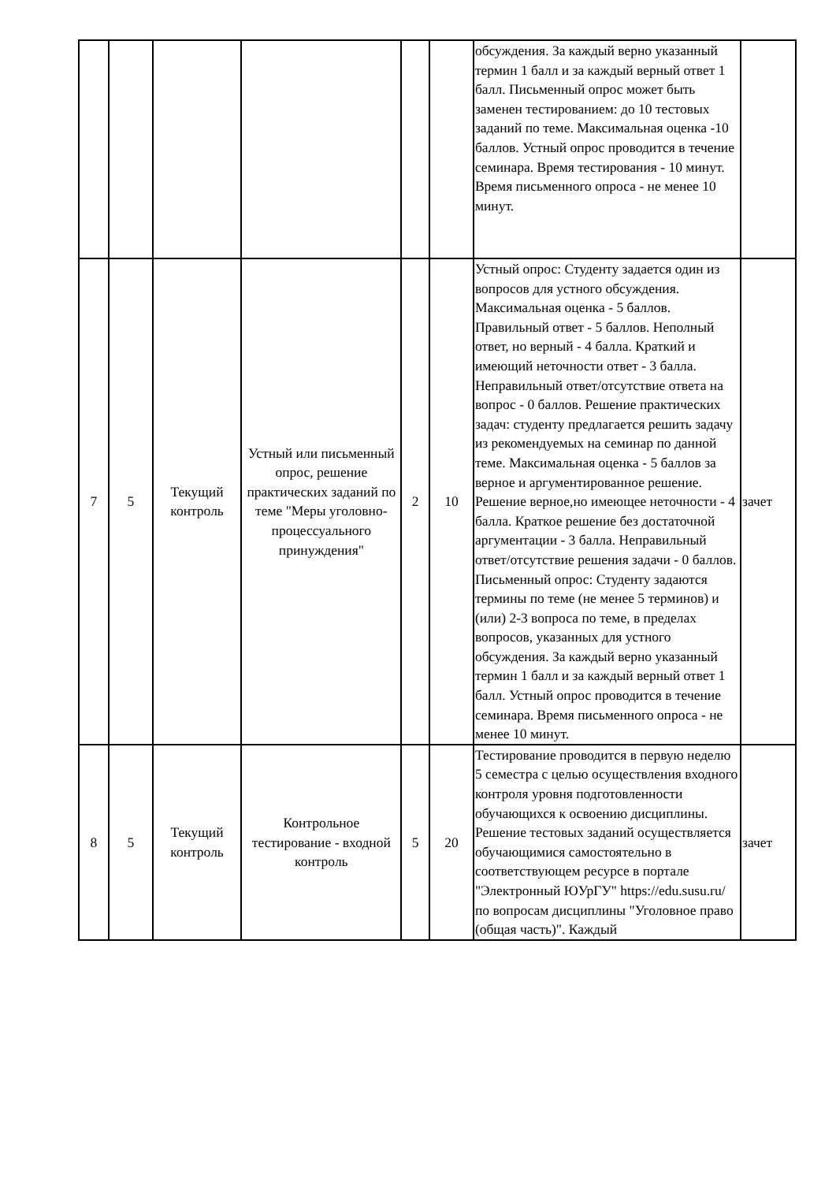| | | | | | | обсуждения. За каждый верно указанный термин 1 балл и за каждый верный ответ 1 балл. Письменный опрос может быть заменен тестированием: до 10 тестовых заданий по теме. Максимальная оценка -10 баллов. Устный опрос проводится в течение семинара. Время тестирования - 10 минут. Время письменного опроса - не менее 10 минут. | |
| 7 | 5 | Текущий контроль | Устный или письменный опрос, решение практических заданий по теме "Меры уголовно-процессуального принуждения" | 2 | 10 | Устный опрос: Студенту задается один из вопросов для устного обсуждения. Максимальная оценка - 5 баллов. Правильный ответ - 5 баллов. Неполный ответ, но верный - 4 балла. Краткий и имеющий неточности ответ - 3 балла. Неправильный ответ/отсутствие ответа на вопрос - 0 баллов. Решение практических задач: студенту предлагается решить задачу из рекомендуемых на семинар по данной теме. Максимальная оценка - 5 баллов за верное и аргументированное решение. Решение верное,но имеющее неточности - 4 балла. Краткое решение без достаточной аргументации - 3 балла. Неправильный ответ/отсутствие решения задачи - 0 баллов. Письменный опрос: Студенту задаются термины по теме (не менее 5 терминов) и (или) 2-3 вопроса по теме, в пределах вопросов, указанных для устного обсуждения. За каждый верно указанный термин 1 балл и за каждый верный ответ 1 балл. Устный опрос проводится в течение семинара. Время письменного опроса - не менее 10 минут. | зачет |
| 8 | 5 | Текущий контроль | Контрольное тестирование - входной контроль | 5 | 20 | Тестирование проводится в первую неделю 5 семестра с целью осуществления входного контроля уровня подготовленности обучающихся к освоению дисциплины. Решение тестовых заданий осуществляется обучающимися самостоятельно в соответствующем ресурсе в портале "Электронный ЮУрГУ" https://edu.susu.ru/ по вопросам дисциплины "Уголовное право (общая часть)". Каждый | зачет |